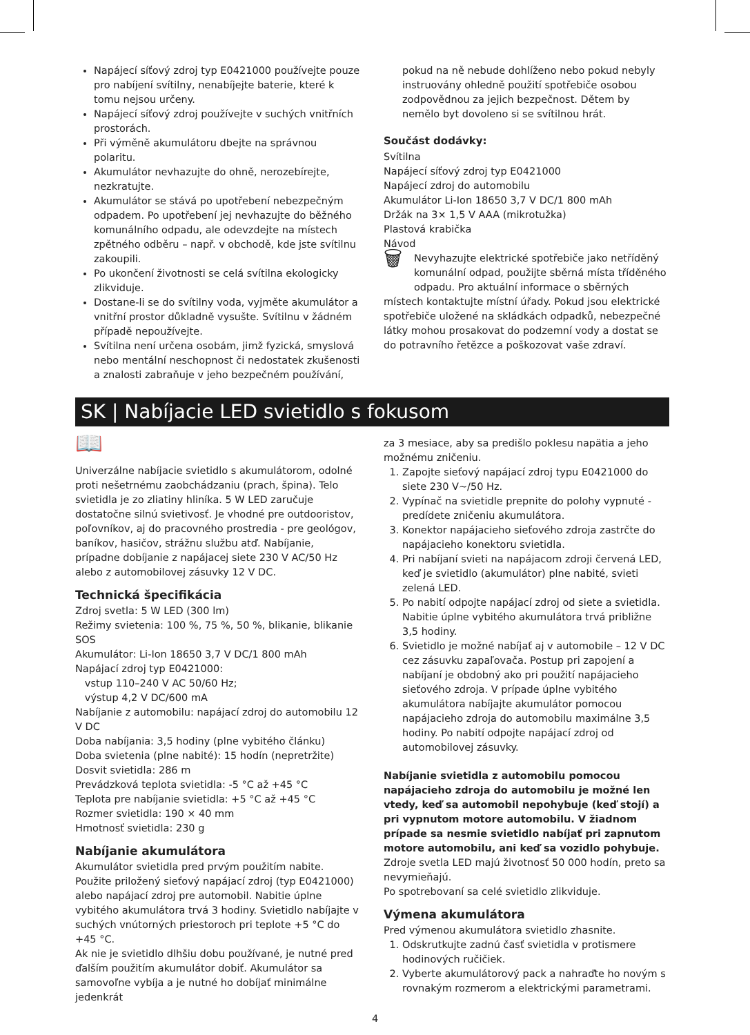Napájecí síťový zdroj typ E0421000 používejte pouze pro nabíjení svítilny, nenabíjejte baterie, které k tomu nejsou určeny.
Napájecí síťový zdroj používejte v suchých vnitřních prostorách.
Při výměně akumulátoru dbejte na správnou polaritu.
Akumulátor nevhazujte do ohně, nerozebírejte, nezkratujte.
Akumulátor se stává po upotřebení nebezpečným odpadem. Po upotřebení jej nevhazujte do běžného komunálního odpadu, ale odevzdejte na místech zpětného odběru – např. v obchodě, kde jste svítilnu zakoupili.
Po ukončení životnosti se celá svítilna ekologicky zlikviduje.
Dostane-li se do svítilny voda, vyjměte akumulátor a vnitřní prostor důkladně vysušte. Svítilnu v žádném případě nepoužívejte.
Svítilna není určena osobám, jimž fyzická, smyslová nebo mentální neschopnost či nedostatek zkušenosti a znalosti zabraňuje v jeho bezpečném používání,
pokud na ně nebude dohlíženo nebo pokud nebyly instruovány ohledně použití spotřebiče osobou zodpovědnou za jejich bezpečnost. Dětem by nemělo byt dovoleno si se svítilnou hrát.
Součást dodávky:
Svítilna
Napájecí síťový zdroj typ E0421000
Napájecí zdroj do automobilu
Akumulátor Li-Ion 18650 3,7 V DC/1 800 mAh
Držák na 3× 1,5 V AAA (mikrotužka)
Plastová krabička
Návod
🗑 Nevyhazujte elektrické spotřebiče jako netříděný komunální odpad, použijte sběrná místa tříděného odpadu. Pro aktuální informace o sběrných místech kontaktujte místní úřady. Pokud jsou elektrické spotřebiče uložené na skládkách odpadků, nebezpečné látky mohou prosakovat do podzemní vody a dostat se do potravního řetězce a poškozovat vaše zdraví.
SK | Nabíjacie LED svietidlo s fokusom
📖
Univerzálne nabíjacie svietidlo s akumulátorom, odolné proti nešetrnému zaobchádzaniu (prach, špina). Telo svietidla je zo zliatiny hliníka. 5 W LED zaručuje dostatočne silnú svietivosť. Je vhodné pre outdooristov, poľovníkov, aj do pracovného prostredia - pre geológov, baníkov, hasičov, strážnu službu atď. Nabíjanie, prípadne dobíjanie z napájacej siete 230 V AC/50 Hz alebo z automobilovej zásuvky 12 V DC.
Technická špecifikácia
Zdroj svetla: 5 W LED (300 lm)
Režimy svietenia: 100 %, 75 %, 50 %, blikanie, blikanie SOS
Akumulátor: Li-Ion 18650 3,7 V DC/1 800 mAh
Napájací zdroj typ E0421000:
vstup 110–240 V AC 50/60 Hz;
výstup 4,2 V DC/600 mA
Nabíjanie z automobilu: napájací zdroj do automobilu 12 V DC
Doba nabíjania: 3,5 hodiny (plne vybitého článku)
Doba svietenia (plne nabité): 15 hodín (nepretržite)
Dosvit svietidla: 286 m
Prevádzková teplota svietidla: -5 °C až +45 °C
Teplota pre nabíjanie svietidla: +5 °C až +45 °C
Rozmer svietidla: 190 × 40 mm
Hmotnosť svietidla: 230 g
Nabíjanie akumulátora
Akumulátor svietidla pred prvým použitím nabite. Použite priložený sieťový napájací zdroj (typ E0421000) alebo napájací zdroj pre automobil. Nabitie úplne vybitého akumulátora trvá 3 hodiny. Svietidlo nabíjajte v suchých vnútorných priestoroch pri teplote +5 °C do +45 °C.
Ak nie je svietidlo dlhšiu dobu používané, je nutné pred ďalším použitím akumulátor dobiť. Akumulátor sa samovoľne vybíja a je nutné ho dobíjať minimálne jedenkrát
za 3 mesiace, aby sa predišlo poklesu napätia a jeho možnému zničeniu.
1. Zapojte sieťový napájací zdroj typu E0421000 do siete 230 V~/50 Hz.
2. Vypínač na svietidle prepnite do polohy vypnuté - predídete zničeniu akumulátora.
3. Konektor napájacieho sieťového zdroja zastrčte do napájacieho konektoru svietidla.
4. Pri nabíjaní svieti na napájacom zdroji červená LED, keď je svietidlo (akumulátor) plne nabité, svieti zelená LED.
5. Po nabití odpojte napájací zdroj od siete a svietidla. Nabitie úplne vybitého akumulátora trvá približne 3,5 hodiny.
6. Svietidlo je možné nabíjať aj v automobile – 12 V DC cez zásuvku zapaľovača. Postup pri zapojení a nabíjaní je obdobný ako pri použití napájacieho sieťového zdroja. V prípade úplne vybitého akumulátora nabíjajte akumulátor pomocou napájacieho zdroja do automobilu maximálne 3,5 hodiny. Po nabití odpojte napájací zdroj od automobilovej zásuvky.
Nabíjanie svietidla z automobilu pomocou napájacieho zdroja do automobilu je možné len vtedy, keď sa automobil nepohybuje (keď stojí) a pri vypnutom motore automobilu. V žiadnom prípade sa nesmie svietidlo nabíjať pri zapnutom motore automobilu, ani keď sa vozidlo pohybuje.
Zdroje svetla LED majú životnosť 50 000 hodín, preto sa nevymieňajú.
Po spotrebovaní sa celé svietidlo zlikviduje.
Výmena akumulátora
Pred výmenou akumulátora svietidlo zhasnite.
1. Odskrutkujte zadnú časť svietidla v protismere hodinových ručičiek.
2. Vyberte akumulátorový pack a nahraďte ho novým s rovnakým rozmerom a elektrickými parametrami.
4